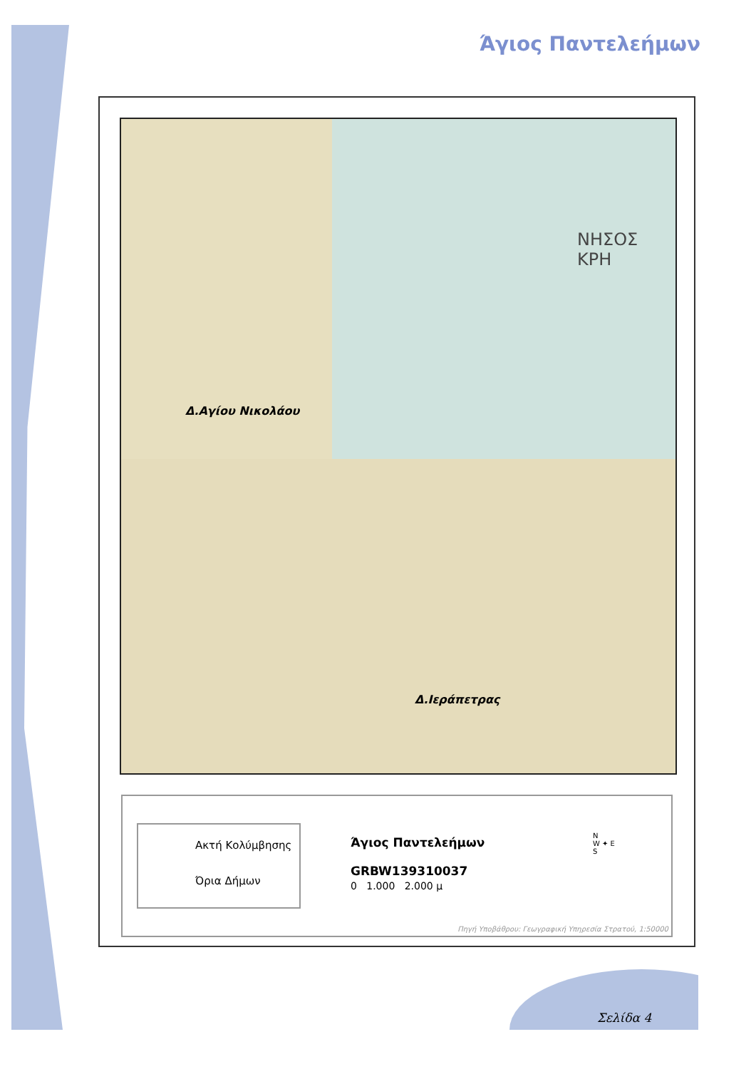Άγιος Παντελεήμων
Δ.Αγίου Νικολάου
Δ.Ιεράπετρας
ΝΗΣΟΣ ΚΡΗ
Ακτή Κολύμβησης
Όρια Δήμων
Άγιος Παντελεήμων
GRBW139310037
0 1.000 2.000 μ
N
W ✦ E
S
Πηγή Υποβάθρου: Γεωγραφική Υπηρεσία Στρατού, 1:50000
Σελίδα 4